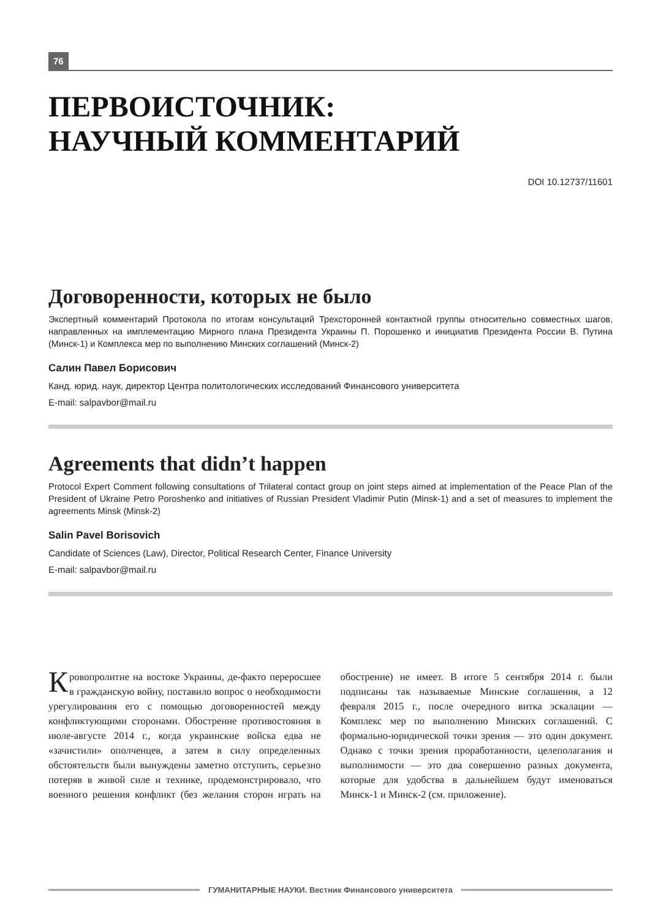76
ПЕРВОИСТОЧНИК:
НАУЧНЫЙ КОММЕНТАРИЙ
DOI 10.12737/11601
Договоренности, которых не было
Экспертный комментарий Протокола по итогам консультаций Трехсторонней контактной группы относительно совместных шагов, направленных на имплементацию Мирного плана Президента Украины П. Порошенко и инициатив Президента России В. Путина (Минск-1) и Комплекса мер по выполнению Минских соглашений (Минск-2)
Салин Павел Борисович
Канд. юрид. наук, директор Центра политологических исследований Финансового университета
E-mail: salpavbor@mail.ru
Agreements that didn’t happen
Protocol Expert Comment following consultations of Trilateral contact group on joint steps aimed at implementation of the Peace Plan of the President of Ukraine Petro Poroshenko and initiatives of Russian President Vladimir Putin (Minsk-1) and a set of measures to implement the agreements Minsk (Minsk-2)
Salin Pavel Borisovich
Candidate of Sciences (Law), Director, Political Research Center, Finance University
E-mail: salpavbor@mail.ru
Кровопролитие на востоке Украины, де-факто переросшее в гражданскую войну, поставило вопрос о необходимости урегулирования его с помощью договоренностей между конфликтующими сторонами. Обострение противостояния в июле-августе 2014 г., когда украинские войска едва не «зачистили» ополченцев, а затем в силу определенных обстоятельств были вынуждены заметно отступить, серьезно потеряв в живой силе и технике, продемонстрировало, что военного решения конфликт (без желания сторон играть на обострение) не имеет. В итоге 5 сентября 2014 г. были подписаны так называемые Минские соглашения, а 12 февраля 2015 г., после очередного витка эскалации — Комплекс мер по выполнению Минских соглашений. С формально-юридической точки зрения — это один документ. Однако с точки зрения проработанности, целеполагания и выполнимости — это два совершенно разных документа, которые для удобства в дальнейшем будут именоваться Минск-1 и Минск-2 (см. приложение).
ГУМАНИТАРНЫЕ НАУКИ. Вестник Финансового университета